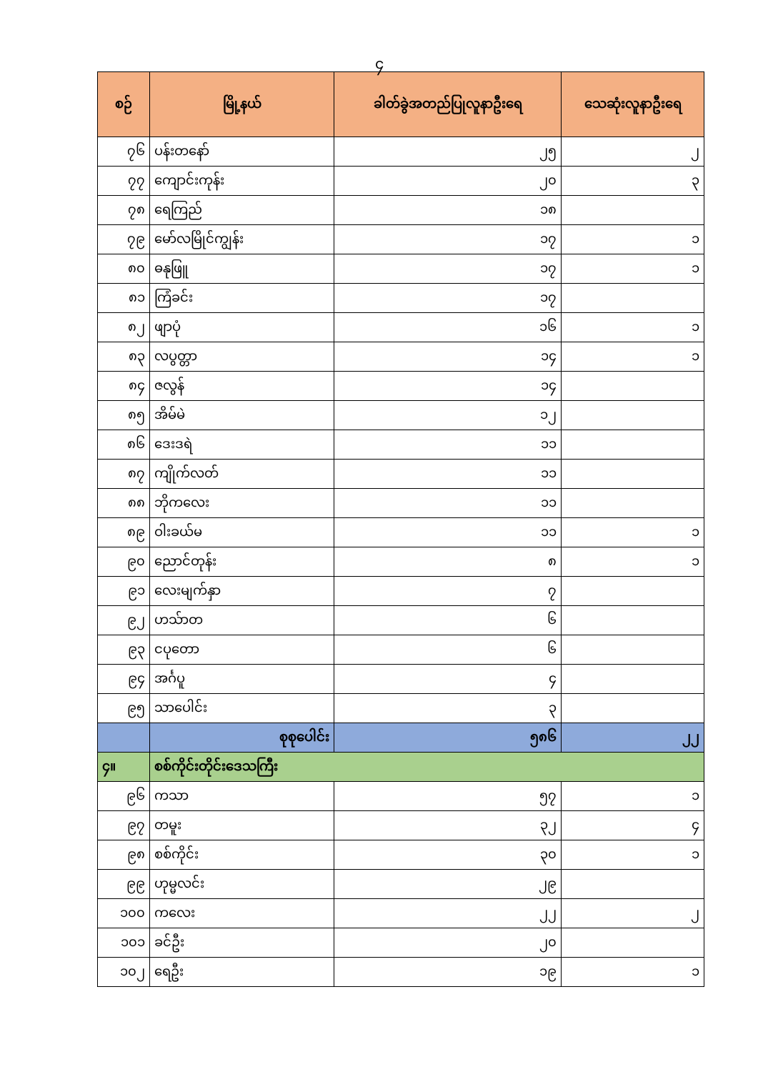၄
| စဉ် | မြို့နယ် | ခါတ်ခွဲအတည်ပြုလူနာဦးရေ | သေဆုံးလူနာဦးရေ |
| --- | --- | --- | --- |
| ၇၆ | ပန်းတနော် | ၂၅ | ၂ |
| ၇၇ | ကျောင်းကုန်း | ၂၀ | ၃ |
| ၇၈ | ရေကြည် | ၁၈ | |
| ၇၉ | မော်လမြိုင်ကျွန်း | ၁၇ | ၁ |
| ၈၀ | ဓနုဖြူ | ၁၇ | ၁ |
| ၈၁ | ကြံခင်း | ၁၇ | |
| ၈၂ | ဖျာပုံ | ၁၆ | ၁ |
| ၈၃ | လပွတ္တာ | ၁၄ | ၁ |
| ၈၄ | ဇလွန် | ၁၄ | |
| ၈၅ | အိမ်မဲ | ၁၂ | |
| ၈၆ | ဒေးဒရဲ | ၁၁ | |
| ၈၇ | ကျိုက်လတ် | ၁၁ | |
| ၈၈ | ဘိုကလေး | ၁၁ | |
| ၈၉ | ဝါးခယ်မ | ၁၁ | ၁ |
| ၉၀ | ညောင်တုန်း | ၈ | ၁ |
| ၉၁ | လေးမျက်နှာ | ၇ | |
| ၉၂ | ဟသ်ာတ | ၆ | |
| ၉၃ | ငပုတော | ၆ | |
| ၉၄ | အင်္ဂပူ | ၄ | |
| ၉၅ | သာပေါင်း | ၃ | |
| | စုစုပေါင်း | ၅၈၆ | ၂၂ |
| ၄။ | စစ်ကိုင်းတိုင်းဒေသကြီး | | |
| ၉၆ | ကသာ | ၅၇ | ၁ |
| ၉၇ | တမူး | ၃၂ | ၄ |
| ၉၈ | စစ်ကိုင်း | ၃၀ | ၁ |
| ၉၉ | ဟုမ္မလင်း | ၂၉ | |
| ၁၀၀ | ကလေး | ၂၂ | ၂ |
| ၁၀၁ | ခင်ဦး | ၂၀ | |
| ၁၀၂ | ရေဦး | ၁၉ | ၁ |